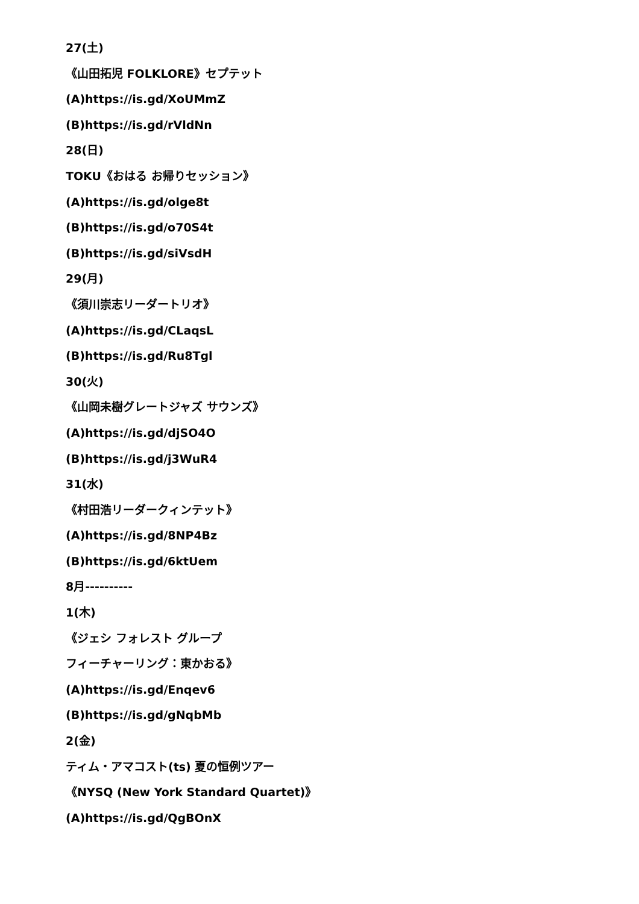27(土)
《山田拓児 FOLKLORE》セプテット
(A)https://is.gd/XoUMmZ
(B)https://is.gd/rVldNn
28(日)
TOKU《おはる お帰りセッション》
(A)https://is.gd/olge8t
(B)https://is.gd/o70S4t
(B)https://is.gd/siVsdH
29(月)
《須川崇志リーダートリオ》
(A)https://is.gd/CLaqsL
(B)https://is.gd/Ru8Tgl
30(火)
《山岡未樹グレートジャズ サウンズ》
(A)https://is.gd/djSO4O
(B)https://is.gd/j3WuR4
31(水)
《村田浩リーダークィンテット》
(A)https://is.gd/8NP4Bz
(B)https://is.gd/6ktUem
8月----------
1(木)
《ジェシ フォレスト グループ
フィーチャーリング：東かおる》
(A)https://is.gd/Enqev6
(B)https://is.gd/gNqbMb
2(金)
ティム・アマコスト(ts) 夏の恒例ツアー
《NYSQ (New York Standard Quartet)》
(A)https://is.gd/QgBOnX